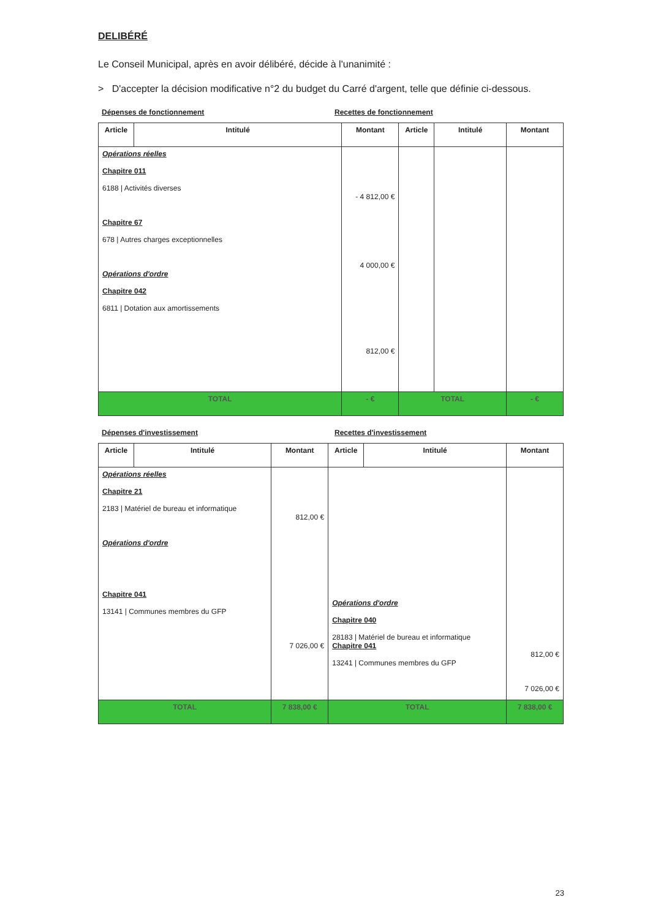DELIBÉRÉ
Le Conseil Municipal, après en avoir délibéré, décide à l'unanimité :
> D'accepter la décision modificative n°2 du budget du Carré d'argent, telle que définie ci-dessous.
Dépenses de fonctionnement Recettes de fonctionnement
| Article | Intitulé | Montant | Article | Intitulé | Montant |
| --- | --- | --- | --- | --- | --- |
| Opérations réelles Chapitre 011 6188 / Activités diverses Chapitre 67 678 / Autres charges exceptionnelles Opérations d'ordre Chapitre 042 6811 / Dotation aux amortissements | | - 4 812,00 € 4 000,00 € 812,00 € | | | |
| TOTAL | | - € | TOTAL | | - € |
Dépenses d'investissement Recettes d'investissement
| Article | Intitulé | Montant | Article | Intitulé | Montant |
| --- | --- | --- | --- | --- | --- |
| Opérations réelles Chapitre 21 2183 / Matériel de bureau et informatique Opérations d'ordre Chapitre 041 13141 / Communes membres du GFP | | 812,00 € 7 026,00 € | Opérations d'ordre Chapitre 040 28183 / Matériel de bureau et informatique Chapitre 041 13241 / Communes membres du GFP | | 812,00 € 7 026,00 € |
| TOTAL | | 7 838,00 € | TOTAL | | 7 838,00 € |
23